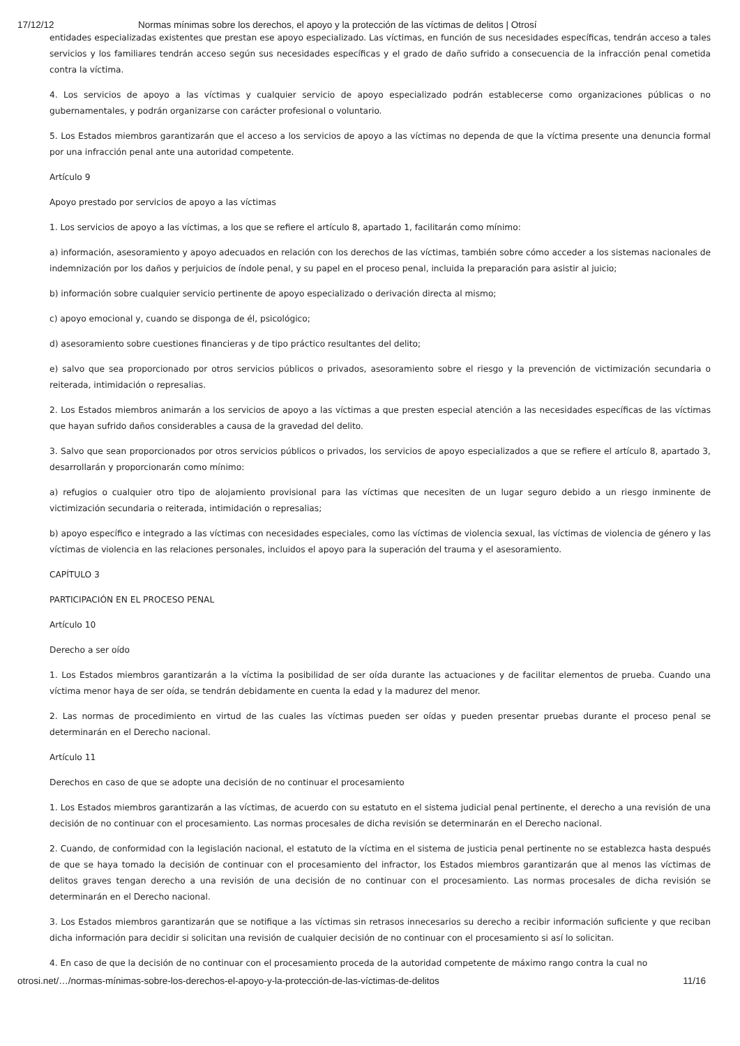17/12/12 Normas mínimas sobre los derechos, el apoyo y la protección de las víctimas de delitos | Otrosí
entidades especializadas existentes que prestan ese apoyo especializado. Las víctimas, en función de sus necesidades específicas, tendrán acceso a tales servicios y los familiares tendrán acceso según sus necesidades específicas y el grado de daño sufrido a consecuencia de la infracción penal cometida contra la víctima.
4. Los servicios de apoyo a las víctimas y cualquier servicio de apoyo especializado podrán establecerse como organizaciones públicas o no gubernamentales, y podrán organizarse con carácter profesional o voluntario.
5. Los Estados miembros garantizarán que el acceso a los servicios de apoyo a las víctimas no dependa de que la víctima presente una denuncia formal por una infracción penal ante una autoridad competente.
Artículo 9
Apoyo prestado por servicios de apoyo a las víctimas
1. Los servicios de apoyo a las víctimas, a los que se refiere el artículo 8, apartado 1, facilitarán como mínimo:
a) información, asesoramiento y apoyo adecuados en relación con los derechos de las víctimas, también sobre cómo acceder a los sistemas nacionales de indemnización por los daños y perjuicios de índole penal, y su papel en el proceso penal, incluida la preparación para asistir al juicio;
b) información sobre cualquier servicio pertinente de apoyo especializado o derivación directa al mismo;
c) apoyo emocional y, cuando se disponga de él, psicológico;
d) asesoramiento sobre cuestiones financieras y de tipo práctico resultantes del delito;
e) salvo que sea proporcionado por otros servicios públicos o privados, asesoramiento sobre el riesgo y la prevención de victimización secundaria o reiterada, intimidación o represalias.
2. Los Estados miembros animarán a los servicios de apoyo a las víctimas a que presten especial atención a las necesidades específicas de las víctimas que hayan sufrido daños considerables a causa de la gravedad del delito.
3. Salvo que sean proporcionados por otros servicios públicos o privados, los servicios de apoyo especializados a que se refiere el artículo 8, apartado 3, desarrollarán y proporcionarán como mínimo:
a) refugios o cualquier otro tipo de alojamiento provisional para las víctimas que necesiten de un lugar seguro debido a un riesgo inminente de victimización secundaria o reiterada, intimidación o represalias;
b) apoyo específico e integrado a las víctimas con necesidades especiales, como las víctimas de violencia sexual, las víctimas de violencia de género y las víctimas de violencia en las relaciones personales, incluidos el apoyo para la superación del trauma y el asesoramiento.
CAPÍTULO 3
PARTICIPACIÓN EN EL PROCESO PENAL
Artículo 10
Derecho a ser oído
1. Los Estados miembros garantizarán a la víctima la posibilidad de ser oída durante las actuaciones y de facilitar elementos de prueba. Cuando una víctima menor haya de ser oída, se tendrán debidamente en cuenta la edad y la madurez del menor.
2. Las normas de procedimiento en virtud de las cuales las víctimas pueden ser oídas y pueden presentar pruebas durante el proceso penal se determinarán en el Derecho nacional.
Artículo 11
Derechos en caso de que se adopte una decisión de no continuar el procesamiento
1. Los Estados miembros garantizarán a las víctimas, de acuerdo con su estatuto en el sistema judicial penal pertinente, el derecho a una revisión de una decisión de no continuar con el procesamiento. Las normas procesales de dicha revisión se determinarán en el Derecho nacional.
2. Cuando, de conformidad con la legislación nacional, el estatuto de la víctima en el sistema de justicia penal pertinente no se establezca hasta después de que se haya tomado la decisión de continuar con el procesamiento del infractor, los Estados miembros garantizarán que al menos las víctimas de delitos graves tengan derecho a una revisión de una decisión de no continuar con el procesamiento. Las normas procesales de dicha revisión se determinarán en el Derecho nacional.
3. Los Estados miembros garantizarán que se notifique a las víctimas sin retrasos innecesarios su derecho a recibir información suficiente y que reciban dicha información para decidir si solicitan una revisión de cualquier decisión de no continuar con el procesamiento si así lo solicitan.
4. En caso de que la decisión de no continuar con el procesamiento proceda de la autoridad competente de máximo rango contra la cual no
otrosi.net/…/normas-mínimas-sobre-los-derechos-el-apoyo-y-la-protección-de-las-víctimas-de-delitos 11/16